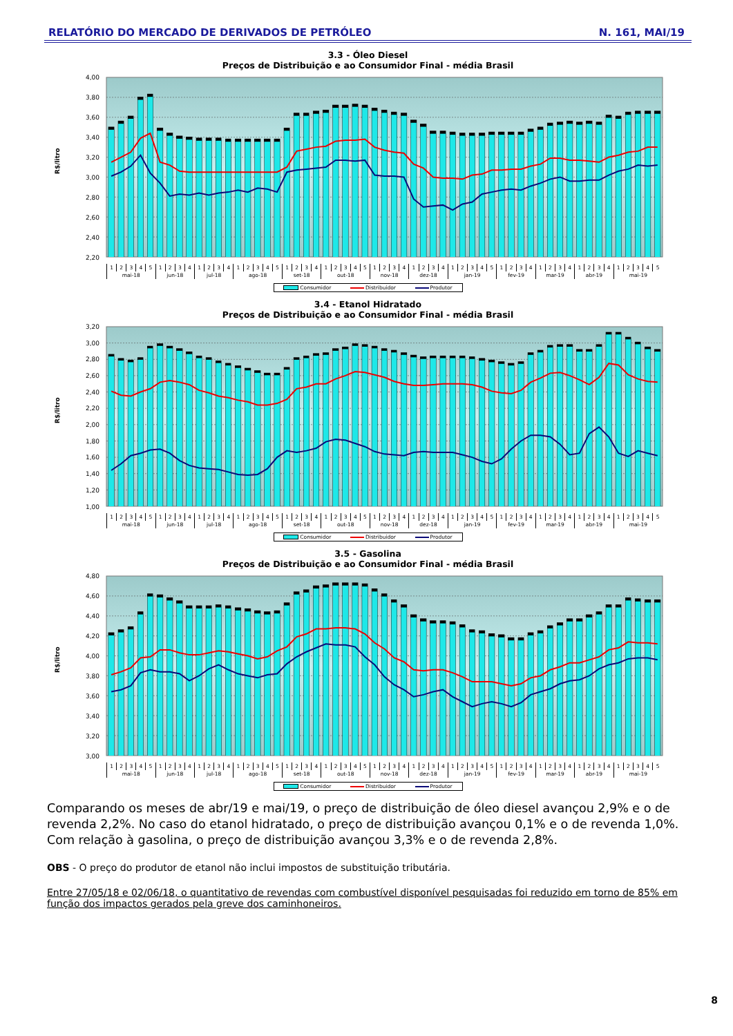RELATÓRIO DO MERCADO DE DERIVADOS DE PETRÓLEO N. 161, MAI/19
3.3 - Óleo Diesel
Preços de Distribuição e ao Consumidor Final - média Brasil
4,00
3,80
3,60
3,40
3,20
3,00
2,80
2,60
2,40
2,20
R$/litro
| 1 | 2 | 3 | 4 | 5 | 1 | 2 | 3 | 4 | 1 | 2 | 3 | 4 | 1 | 2 | 3 | 4 | 5 | 1 | 2 | 3 | 4 | 1 | 2 | 3 | 4 | 5 | 1 | 2 | 3 | 4 | 1 | 2 | 3 | 4 | 1 | 2 | 3 | 4 | 5 | 1 | 2 | 3 | 4 | 1 | 2 | 3 | 4 | 1 | 2 | 3 | 4 | 1 | 2 | 3 | 4 | 5 |
| mai-18 | | | | | jun-18 | | | | jul-18 | | | | ago-18 | | | | | set-18 | | | | out-18 | | | | | nov-18 | | | | dez-18 | | | | jan-19 | | | | | fev-19 | | | | mar-19 | | | | abr-19 | | | | mai-19 | | | | |
Consumidor Distribuidor Produtor
3.4 - Etanol Hidratado
Preços de Distribuição e ao Consumidor Final - média Brasil
3,20
3,00
2,80
2,60
2,40
2,20
2,00
1,80
1,60
1,40
1,20
1,00
R$/litro
| 1 | 2 | 3 | 4 | 5 | 1 | 2 | 3 | 4 | 1 | 2 | 3 | 4 | 1 | 2 | 3 | 4 | 5 | 1 | 2 | 3 | 4 | 1 | 2 | 3 | 4 | 5 | 1 | 2 | 3 | 4 | 1 | 2 | 3 | 4 | 1 | 2 | 3 | 4 | 5 | 1 | 2 | 3 | 4 | 1 | 2 | 3 | 4 | 1 | 2 | 3 | 4 | 1 | 2 | 3 | 4 | 5 |
| mai-18 | | | | | jun-18 | | | | jul-18 | | | | ago-18 | | | | | set-18 | | | | out-18 | | | | | nov-18 | | | | dez-18 | | | | jan-19 | | | | | fev-19 | | | | mar-19 | | | | abr-19 | | | | mai-19 | | | | |
Consumidor Distribuidor Produtor
3.5 - Gasolina
Preços de Distribuição e ao Consumidor Final - média Brasil
4,80
4,60
4,40
4,20
4,00
3,80
3,60
3,40
3,20
3,00
R$/litro
| 1 | 2 | 3 | 4 | 5 | 1 | 2 | 3 | 4 | 1 | 2 | 3 | 4 | 1 | 2 | 3 | 4 | 5 | 1 | 2 | 3 | 4 | 1 | 2 | 3 | 4 | 5 | 1 | 2 | 3 | 4 | 1 | 2 | 3 | 4 | 1 | 2 | 3 | 4 | 5 | 1 | 2 | 3 | 4 | 1 | 2 | 3 | 4 | 1 | 2 | 3 | 4 | 1 | 2 | 3 | 4 | 5 |
| mai-18 | | | | | jun-18 | | | | jul-18 | | | | ago-18 | | | | | set-18 | | | | out-18 | | | | | nov-18 | | | | dez-18 | | | | jan-19 | | | | | fev-19 | | | | mar-19 | | | | abr-19 | | | | mai-19 | | | | |
Consumidor Distribuidor Produtor
Comparando os meses de abr/19 e mai/19, o preço de distribuição de óleo diesel avançou 2,9% e o de revenda 2,2%. No caso do etanol hidratado, o preço de distribuição avançou 0,1% e o de revenda 1,0%. Com relação à gasolina, o preço de distribuição avançou 3,3% e o de revenda 2,8%.
OBS - O preço do produtor de etanol não inclui impostos de substituição tributária.
Entre 27/05/18 e 02/06/18, o quantitativo de revendas com combustível disponível pesquisadas foi reduzido em torno de 85% em função dos impactos gerados pela greve dos caminhoneiros.
8